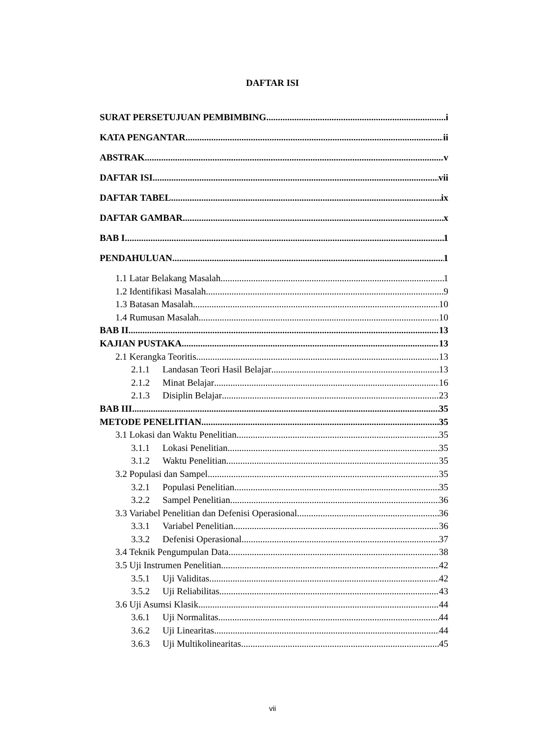DAFTAR ISI
SURAT PERSETUJUAN PEMBIMBING i
KATA PENGANTAR ii
ABSTRAK v
DAFTAR ISI vii
DAFTAR TABEL ix
DAFTAR GAMBAR x
BAB I 1
PENDAHULUAN 1
1.1 Latar Belakang Masalah 1
1.2 Identifikasi Masalah 9
1.3 Batasan Masalah 10
1.4 Rumusan Masalah 10
BAB II 13
KAJIAN PUSTAKA 13
2.1 Kerangka Teoritis 13
2.1.1 Landasan Teori Hasil Belajar 13
2.1.2 Minat Belajar 16
2.1.3 Disiplin Belajar 23
BAB III 35
METODE PENELITIAN 35
3.1 Lokasi dan Waktu Penelitian 35
3.1.1 Lokasi Penelitian 35
3.1.2 Waktu Penelitian 35
3.2 Populasi dan Sampel 35
3.2.1 Populasi Penelitian 35
3.2.2 Sampel Penelitian 36
3.3 Variabel Penelitian dan Defenisi Operasional 36
3.3.1 Variabel Penelitian 36
3.3.2 Defenisi Operasional 37
3.4 Teknik Pengumpulan Data 38
3.5 Uji Instrumen Penelitian 42
3.5.1 Uji Validitas 42
3.5.2 Uji Reliabilitas 43
3.6 Uji Asumsi Klasik 44
3.6.1 Uji Normalitas 44
3.6.2 Uji Linearitas 44
3.6.3 Uji Multikolinearitas 45
vii